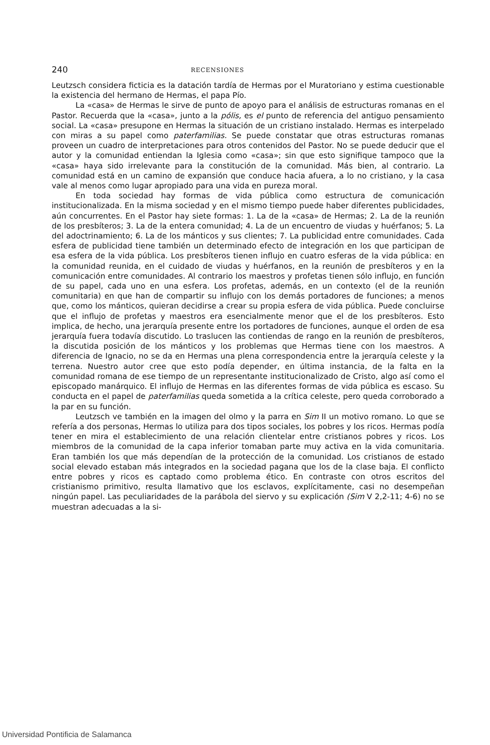240 RECENSIONES
Leutzsch considera ficticia es la datación tardía de Hermas por el Muratoriano y estima cuestionable la existencia del hermano de Hermas, el papa Pío.
La «casa» de Hermas le sirve de punto de apoyo para el análisis de estructuras romanas en el Pastor. Recuerda que la «casa», junto a la pólis, es el punto de referencia del antiguo pensamiento social. La «casa» presupone en Hermas la situación de un cristiano instalado. Hermas es interpelado con miras a su papel como paterfamilias. Se puede constatar que otras estructuras romanas proveen un cuadro de interpretaciones para otros contenidos del Pastor. No se puede deducir que el autor y la comunidad entiendan la Iglesia como «casa»; sin que esto signifique tampoco que la «casa» haya sido irrelevante para la constitución de la comunidad. Más bien, al contrario. La comunidad está en un camino de expansión que conduce hacia afuera, a lo no cristiano, y la casa vale al menos como lugar apropiado para una vida en pureza moral.
En toda sociedad hay formas de vida pública como estructura de comunicación institucionalizada. En la misma sociedad y en el mismo tiempo puede haber diferentes publicidades, aún concurrentes. En el Pastor hay siete formas: 1. La de la «casa» de Hermas; 2. La de la reunión de los presbíteros; 3. La de la entera comunidad; 4. La de un encuentro de viudas y huérfanos; 5. La del adoctrinamiento; 6. La de los mánticos y sus clientes; 7. La publicidad entre comunidades. Cada esfera de publicidad tiene también un determinado efecto de integración en los que participan de esa esfera de la vida pública. Los presbíteros tienen influjo en cuatro esferas de la vida pública: en la comunidad reunida, en el cuidado de viudas y huérfanos, en la reunión de presbíteros y en la comunicación entre comunidades. Al contrario los maestros y profetas tienen sólo influjo, en función de su papel, cada uno en una esfera. Los profetas, además, en un contexto (el de la reunión comunitaria) en que han de compartir su influjo con los demás portadores de funciones; a menos que, como los mánticos, quieran decidirse a crear su propia esfera de vida pública. Puede concluirse que el influjo de profetas y maestros era esencialmente menor que el de los presbíteros. Esto implica, de hecho, una jerarquía presente entre los portadores de funciones, aunque el orden de esa jerarquía fuera todavía discutido. Lo traslucen las contiendas de rango en la reunión de presbíteros, la discutida posición de los mánticos y los problemas que Hermas tiene con los maestros. A diferencia de Ignacio, no se da en Hermas una plena correspondencia entre la jerarquía celeste y la terrena. Nuestro autor cree que esto podía depender, en última instancia, de la falta en la comunidad romana de ese tiempo de un representante institucionalizado de Cristo, algo así como el episcopado manárquico. El influjo de Hermas en las diferentes formas de vida pública es escaso. Su conducta en el papel de paterfamilias queda sometida a la crítica celeste, pero queda corroborado a la par en su función.
Leutzsch ve también en la imagen del olmo y la parra en Sim II un motivo romano. Lo que se refería a dos personas, Hermas lo utiliza para dos tipos sociales, los pobres y los ricos. Hermas podía tener en mira el establecimiento de una relación clientelar entre cristianos pobres y ricos. Los miembros de la comunidad de la capa inferior tomaban parte muy activa en la vida comunitaria. Eran también los que más dependían de la protección de la comunidad. Los cristianos de estado social elevado estaban más integrados en la sociedad pagana que los de la clase baja. El conflicto entre pobres y ricos es captado como problema ético. En contraste con otros escritos del cristianismo primitivo, resulta llamativo que los esclavos, explícitamente, casi no desempeñan ningún papel. Las peculiaridades de la parábola del siervo y su explicación (Sim V 2,2-11; 4-6) no se muestran adecuadas a la si-
Universidad Pontificia de Salamanca